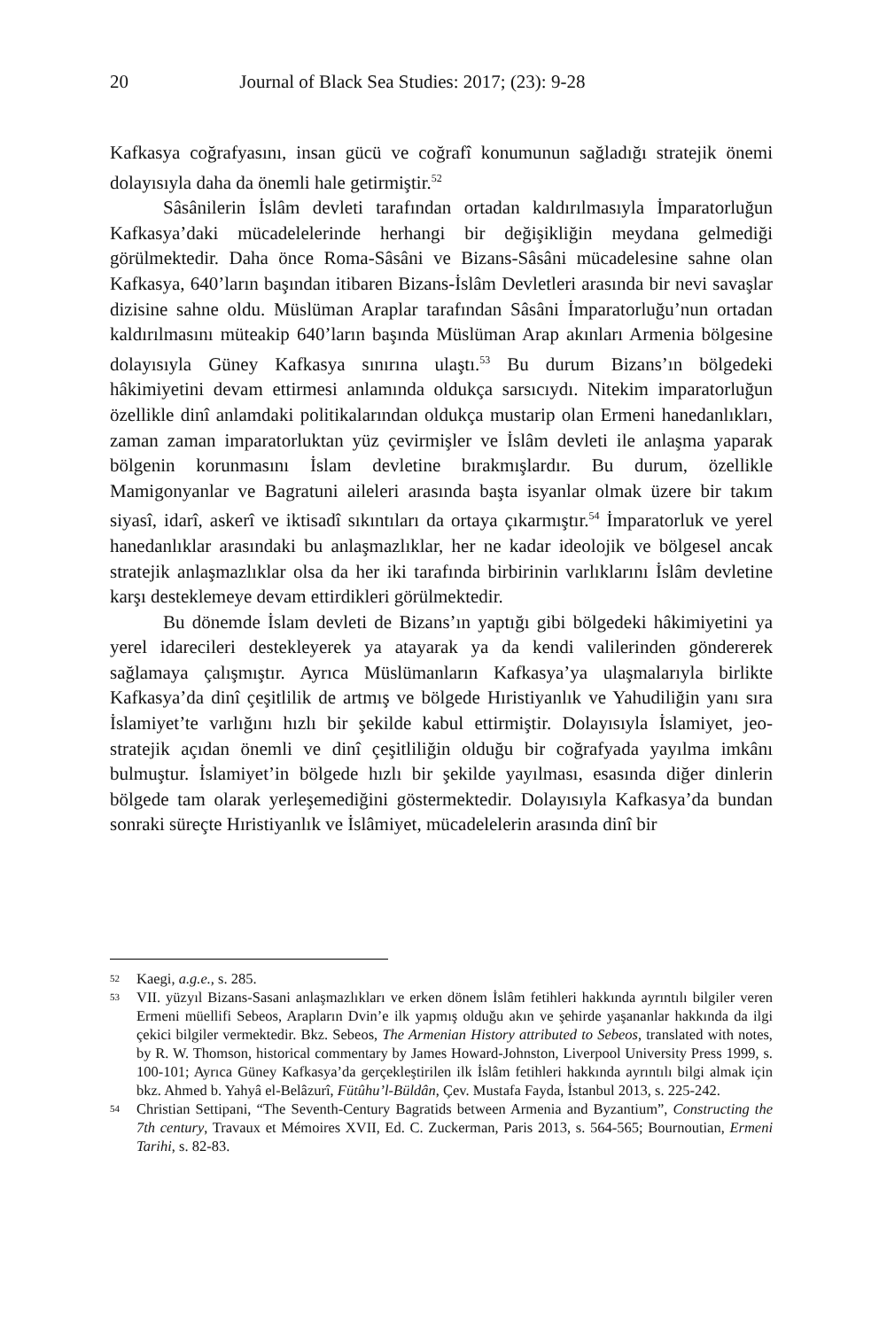20 Journal of Black Sea Studies: 2017; (23): 9-28
Kafkasya coğrafyasını, insan gücü ve coğrafî konumunun sağladığı stratejik önemi dolayısıyla daha da önemli hale getirmiştir.<sup>52</sup>
Sâsânilerin İslâm devleti tarafından ortadan kaldırılmasıyla İmparatorluğun Kafkasya’daki mücadelelerinde herhangi bir değişikliğin meydana gelmediği görülmektedir. Daha önce Roma-Sâsâni ve Bizans-Sâsâni mücadelesine sahne olan Kafkasya, 640’ların başından itibaren Bizans-İslâm Devletleri arasında bir nevi savaşlar dizisine sahne oldu. Müslüman Araplar tarafından Sâsâni İmparatorluğu’nun ortadan kaldırılmasını müteakip 640’ların başında Müslüman Arap akınları Armenia bölgesine dolayısıyla Güney Kafkasya sınırına ulaştı.<sup>53</sup> Bu durum Bizans’ın bölgedeki hâkimiyetini devam ettirmesi anlamında oldukça sarsıcıydı. Nitekim imparatorluğun özellikle dinî anlamdaki politikalarından oldukça mustarip olan Ermeni hanedanlıkları, zaman zaman imparatorluktan yüz çevirmişler ve İslâm devleti ile anlaşma yaparak bölgenin korunmasını İslam devletine bırakmışlardır. Bu durum, özellikle Mamigonyanlar ve Bagratuni aileleri arasında başta isyanlar olmak üzere bir takım siyasî, idarî, askerî ve iktisadî sıkıntıları da ortaya çıkarmıştır.<sup>54</sup> İmparatorluk ve yerel hanedanlıklar arasındaki bu anlaşmazlıklar, her ne kadar ideolojik ve bölgesel ancak stratejik anlaşmazlıklar olsa da her iki tarafında birbirinin varlıklarını İslâm devletine karşı desteklemeye devam ettirdikleri görülmektedir.
Bu dönemde İslam devleti de Bizans’ın yaptığı gibi bölgedeki hâkimiyetini ya yerel idarecileri destekleyerek ya atayarak ya da kendi valilerinden göndererek sağlamaya çalışmıştır. Ayrıca Müslümanların Kafkasya’ya ulaşmalarıyla birlikte Kafkasya’da dinî çeşitlilik de artmış ve bölgede Hıristiyanlık ve Yahudiliğin yanı sıra İslamiyet’te varlığını hızlı bir şekilde kabul ettirmiştir. Dolayısıyla İslamiyet, jeo-stratejik açıdan önemli ve dinî çeşitliliğin olduğu bir coğrafyada yayılma imkânı bulmuştur. İslamiyet’in bölgede hızlı bir şekilde yayılması, esasında diğer dinlerin bölgede tam olarak yerleşemediğini göstermektedir. Dolayısıyla Kafkasya’da bundan sonraki süreçte Hıristiyanlık ve İslâmiyet, mücadelelerin arasında dinî bir
52 Kaegi, a.g.e., s. 285.
53 VII. yüzyıl Bizans-Sasani anlaşmazlıkları ve erken dönem İslâm fetihleri hakkında ayrıntılı bilgiler veren Ermeni müellifi Sebeos, Arapların Dvin’e ilk yapmış olduğu akın ve şehirde yaşananlar hakkında da ilgi çekici bilgiler vermektedir. Bkz. Sebeos, The Armenian History attributed to Sebeos, translated with notes, by R. W. Thomson, historical commentary by James Howard-Johnston, Liverpool University Press 1999, s. 100-101; Ayrıca Güney Kafkasya’da gerçekleştirilen ilk İslâm fetihleri hakkında ayrıntılı bilgi almak için bkz. Ahmed b. Yahyâ el-Belâzurî, Fütûhu’l-Büldân, Çev. Mustafa Fayda, İstanbul 2013, s. 225-242.
54 Christian Settipani, “The Seventh-Century Bagratids between Armenia and Byzantium”, Constructing the 7th century, Travaux et Mémoires XVII, Ed. C. Zuckerman, Paris 2013, s. 564-565; Bournoutian, Ermeni Tarihi, s. 82-83.